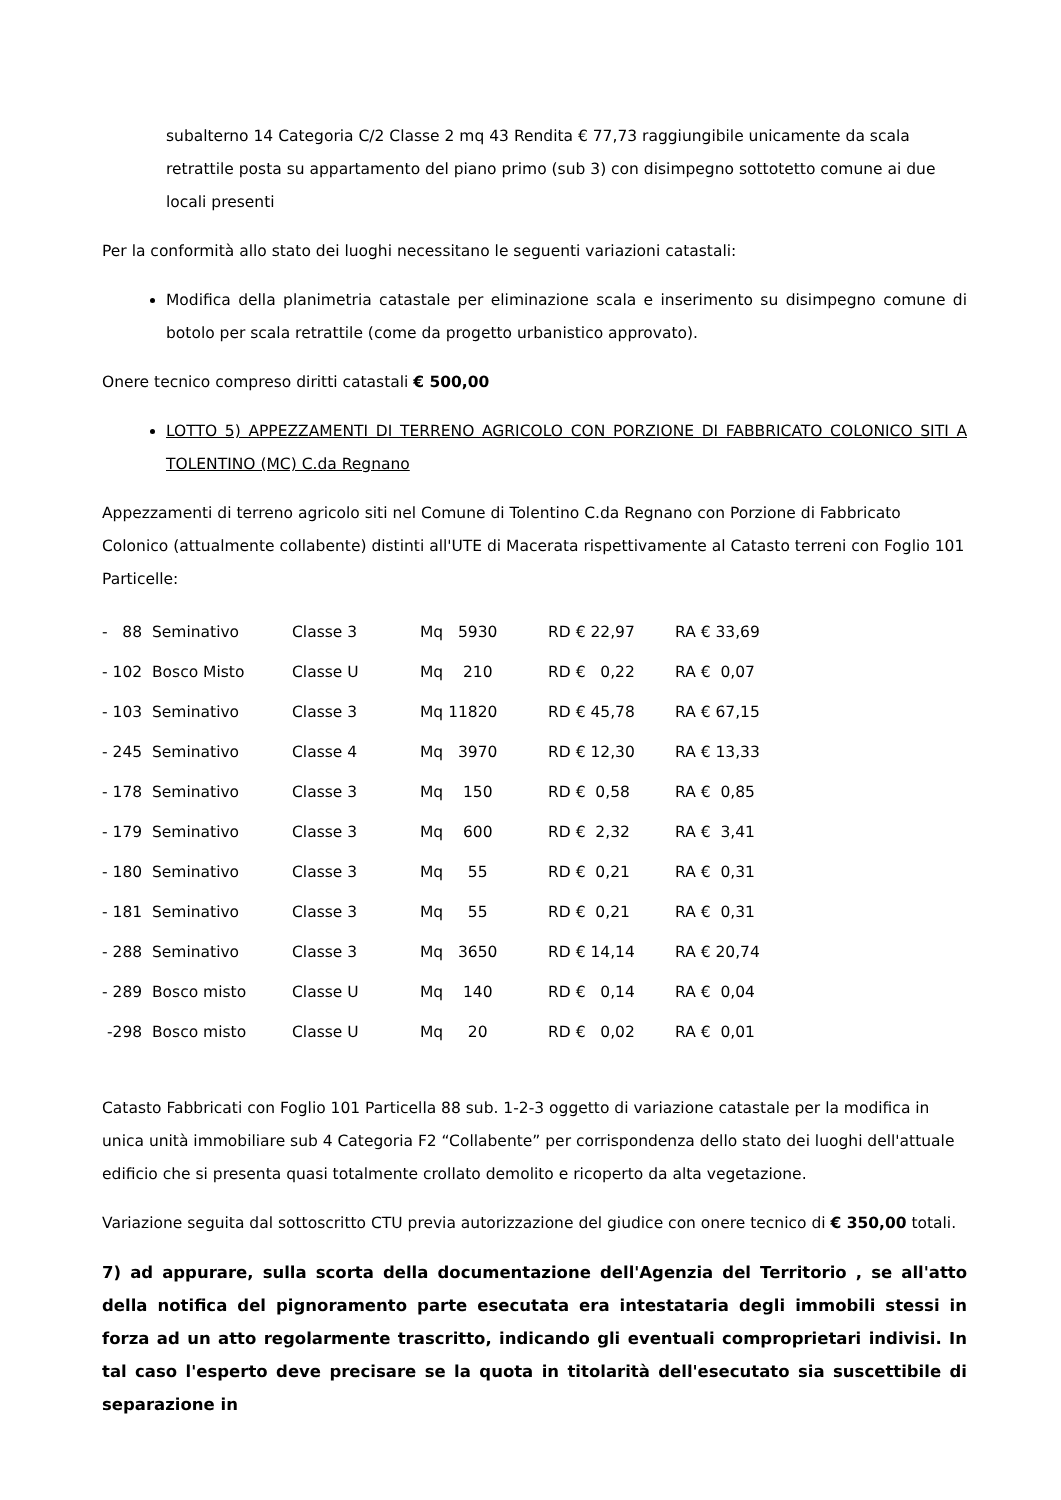subalterno 14 Categoria C/2 Classe 2 mq 43 Rendita € 77,73 raggiungibile unicamente da scala retrattile posta su appartamento del piano primo (sub 3) con disimpegno sottotetto comune ai due locali presenti
Per la conformità allo stato dei luoghi necessitano le seguenti variazioni catastali:
Modifica della planimetria catastale per eliminazione scala e inserimento su disimpegno comune di botolo per scala retrattile (come da progetto urbanistico approvato).
Onere tecnico compreso diritti catastali € 500,00
LOTTO 5) APPEZZAMENTI DI TERRENO AGRICOLO CON PORZIONE DI FABBRICATO COLONICO SITI A TOLENTINO (MC) C.da Regnano
Appezzamenti di terreno agricolo siti nel Comune di Tolentino C.da Regnano con Porzione di Fabbricato Colonico (attualmente collabente) distinti all'UTE di Macerata rispettivamente al Catasto terreni con Foglio 101 Particelle:
| - 88 Seminativo | Classe 3 | Mq 5930 | RD € 22,97 | RA € 33,69 |
| - 102 Bosco Misto | Classe U | Mq 210 | RD € 0,22 | RA € 0,07 |
| - 103 Seminativo | Classe 3 | Mq 11820 | RD € 45,78 | RA € 67,15 |
| - 245 Seminativo | Classe 4 | Mq 3970 | RD € 12,30 | RA € 13,33 |
| - 178 Seminativo | Classe 3 | Mq 150 | RD € 0,58 | RA € 0,85 |
| - 179 Seminativo | Classe 3 | Mq 600 | RD € 2,32 | RA € 3,41 |
| - 180 Seminativo | Classe 3 | Mq 55 | RD € 0,21 | RA € 0,31 |
| - 181 Seminativo | Classe 3 | Mq 55 | RD € 0,21 | RA € 0,31 |
| - 288 Seminativo | Classe 3 | Mq 3650 | RD € 14,14 | RA € 20,74 |
| - 289 Bosco misto | Classe U | Mq 140 | RD € 0,14 | RA € 0,04 |
| -298 Bosco misto | Classe U | Mq 20 | RD € 0,02 | RA € 0,01 |
Catasto Fabbricati con Foglio 101 Particella 88 sub. 1-2-3 oggetto di variazione catastale per la modifica in unica unità immobiliare sub 4 Categoria F2 “Collabente” per corrispondenza dello stato dei luoghi dell'attuale edificio che si presenta quasi totalmente crollato demolito e ricoperto da alta vegetazione.
Variazione seguita dal sottoscritto CTU previa autorizzazione del giudice con onere tecnico di € 350,00 totali.
7) ad appurare, sulla scorta della documentazione dell'Agenzia del Territorio , se all'atto della notifica del pignoramento parte esecutata era intestataria degli immobili stessi in forza ad un atto regolarmente trascritto, indicando gli eventuali comproprietari indivisi. In tal caso l'esperto deve precisare se la quota in titolarità dell'esecutato sia suscettibile di separazione in